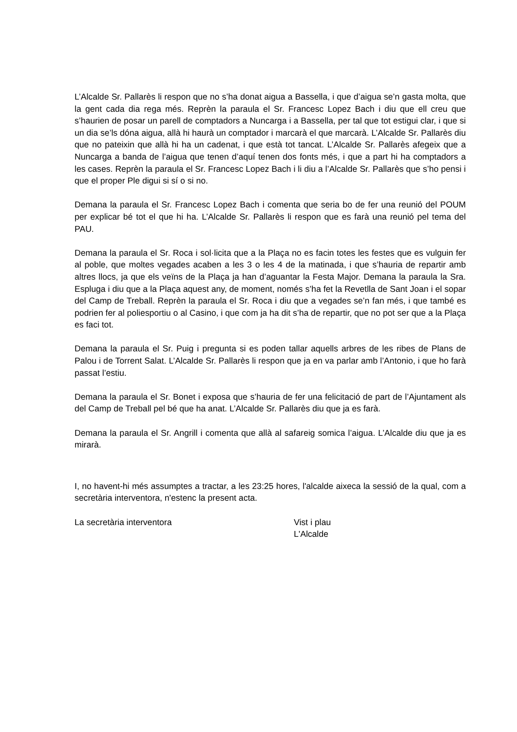L’Alcalde Sr. Pallarès li respon que no s’ha donat aigua a Bassella, i que d’aigua se’n gasta molta, que la gent cada dia rega més. Reprèn la paraula el Sr. Francesc Lopez Bach i diu que ell creu que s’haurien de posar un parell de comptadors a Nuncarga i a Bassella, per tal que tot estigui clar, i que si un dia se’ls dóna aigua, allà hi haurà un comptador i marcarà el que marcarà. L’Alcalde Sr. Pallarès diu que no pateixin que allà hi ha un cadenat, i que està tot tancat. L’Alcalde Sr. Pallarès afegeix que a Nuncarga a banda de l’aigua que tenen d’aquí tenen dos fonts més, i que a part hi ha comptadors a les cases. Reprèn la paraula el Sr. Francesc Lopez Bach i li diu a l’Alcalde Sr. Pallarès que s’ho pensi i que el proper Ple digui si sí o si no.
Demana la paraula el Sr. Francesc Lopez Bach i comenta que seria bo de fer una reunió del POUM per explicar bé tot el que hi ha. L’Alcalde Sr. Pallarès li respon que es farà una reunió pel tema del PAU.
Demana la paraula el Sr. Roca i sol·licita que a la Plaça no es facin totes les festes que es vulguin fer al poble, que moltes vegades acaben a les 3 o les 4 de la matinada, i que s’hauria de repartir amb altres llocs, ja que els veïns de la Plaça ja han d’aguantar la Festa Major. Demana la paraula la Sra. Espluga i diu que a la Plaça aquest any, de moment, només s’ha fet la Revetlla de Sant Joan i el sopar del Camp de Treball. Reprèn la paraula el Sr. Roca i diu que a vegades se’n fan més, i que també es podrien fer al poliesportiu o al Casino, i que com ja ha dit s’ha de repartir, que no pot ser que a la Plaça es faci tot.
Demana la paraula el Sr. Puig i pregunta si es poden tallar aquells arbres de les ribes de Plans de Palou i de Torrent Salat. L’Alcalde Sr. Pallarès li respon que ja en va parlar amb l’Antonio, i que ho farà passat l’estiu.
Demana la paraula el Sr. Bonet i exposa que s’hauria de fer una felicitació de part de l’Ajuntament als del Camp de Treball pel bé que ha anat. L’Alcalde Sr. Pallarès diu que ja es farà.
Demana la paraula el Sr. Angrill i comenta que allà al safareig somica l’aigua. L’Alcalde diu que ja es mirarà.
I, no havent-hi més assumptes a tractar, a les 23:25 hores, l'alcalde aixeca la sessió de la qual, com a secretària interventora, n'estenc la present acta.
La secretària interventora Vist i plau
L'Alcalde